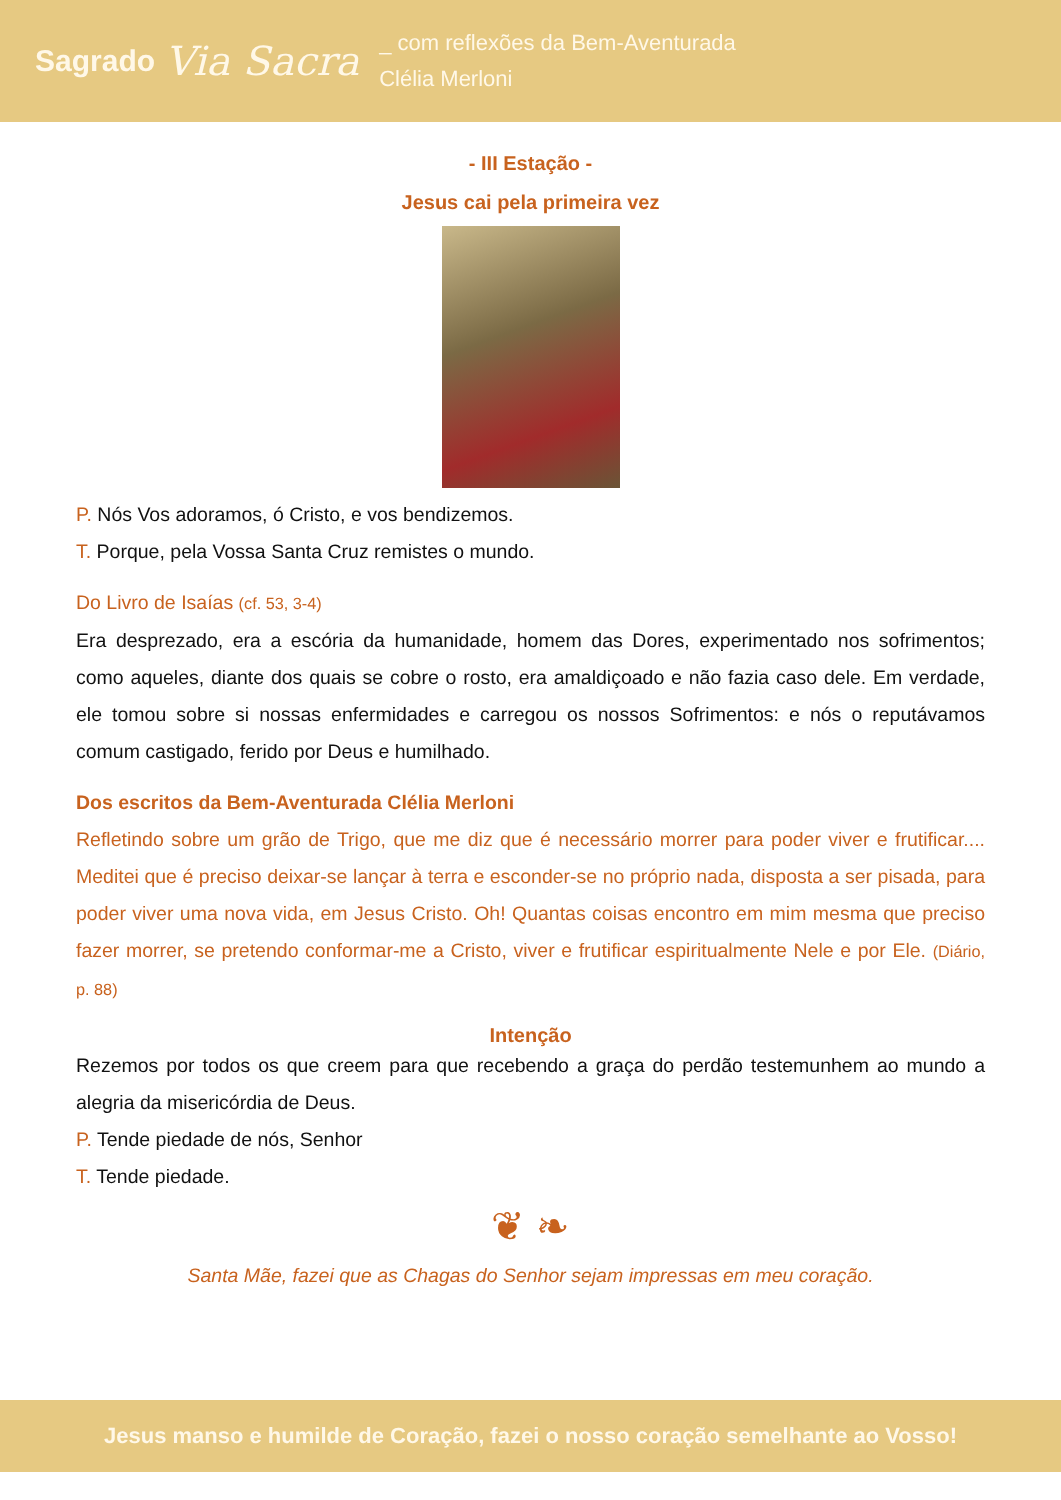Sagrado
Via Sacra
_ com reflexões da Bem-Aventurada
Clélia Merloni
- III Estação -
Jesus cai pela primeira vez
P. Nós Vos adoramos, ó Cristo, e vos bendizemos.
T. Porque, pela Vossa Santa Cruz remistes o mundo.
Do Livro de Isaías (cf. 53, 3-4)
Era desprezado, era a escória da humanidade, homem das Dores, experimentado nos sofrimentos; como aqueles, diante dos quais se cobre o rosto, era amaldiçoado e não fazia caso dele. Em verdade, ele tomou sobre si nossas enfermidades e carregou os nossos Sofrimentos: e nós o reputávamos comum castigado, ferido por Deus e humilhado.
Dos escritos da Bem-Aventurada Clélia Merloni
Refletindo sobre um grão de Trigo, que me diz que é necessário morrer para poder viver e frutificar.... Meditei que é preciso deixar-se lançar à terra e esconder-se no próprio nada, disposta a ser pisada, para poder viver uma nova vida, em Jesus Cristo. Oh! Quantas coisas encontro em mim mesma que preciso fazer morrer, se pretendo conformar-me a Cristo, viver e frutificar espiritualmente Nele e por Ele. (Diário, p. 88)
Intenção
Rezemos por todos os que creem para que recebendo a graça do perdão testemunhem ao mundo a alegria da misericórdia de Deus.
P. Tende piedade de nós, Senhor
T. Tende piedade.
❦ ❧
Santa Mãe, fazei que as Chagas do Senhor sejam impressas em meu coração.
Jesus manso e humilde de Coração, fazei o nosso coração semelhante ao Vosso!